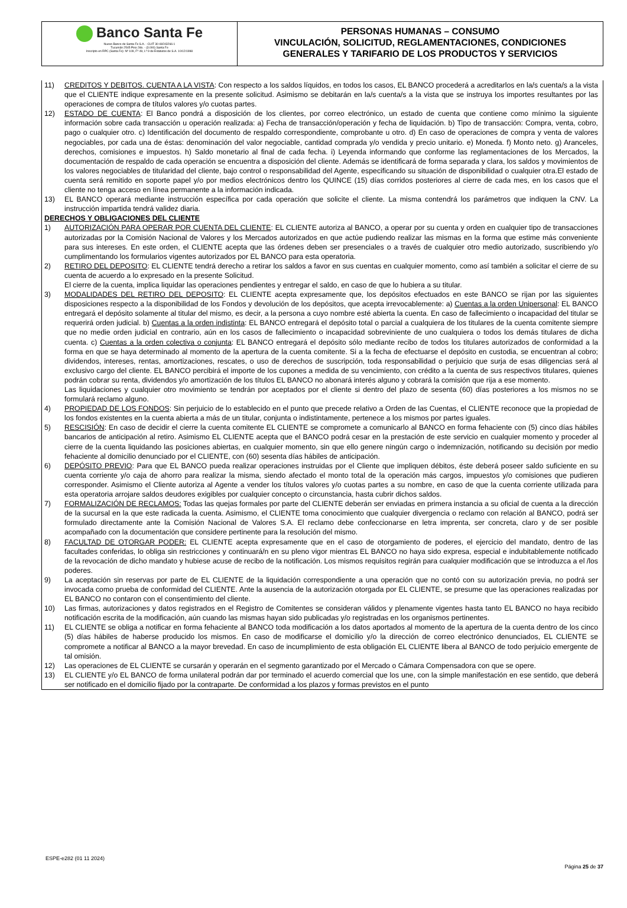Banco Santa Fe
Nuevo Banco de Santa Fe S.A. - CUIT 30-69243266-1
Tucumán 2545 Piso 2do. - (3.000) Santa Fe
Inscripto en RPC (Santa Fe): Nº 109, Fº 49, Lº 9 de Estatutos de S.A. 10/12/1998
PERSONAS HUMANAS – CONSUMO
VINCULACIÓN, SOLICITUD, REGLAMENTACIONES, CONDICIONES
GENERALES Y TARIFARIO DE LOS PRODUCTOS Y SERVICIOS
11) CREDITOS Y DEBITOS. CUENTA A LA VISTA: Con respecto a los saldos líquidos, en todos los casos, EL BANCO procederá a acreditarlos en la/s cuenta/s a la vista que el CLIENTE indique expresamente en la presente solicitud. Asimismo se debitarán en la/s cuenta/s a la vista que se instruya los importes resultantes por las operaciones de compra de títulos valores y/o cuotas partes.
12) ESTADO DE CUENTA: El Banco pondrá a disposición de los clientes, por correo electrónico, un estado de cuenta que contiene como mínimo la siguiente información sobre cada transacción u operación realizada: a) Fecha de transacción/operación y fecha de liquidación. b) Tipo de transacción: Compra, venta, cobro, pago o cualquier otro. c) Identificación del documento de respaldo correspondiente, comprobante u otro. d) En caso de operaciones de compra y venta de valores negociables, por cada una de éstas: denominación del valor negociable, cantidad comprada y/o vendida y precio unitario. e) Moneda. f) Monto neto. g) Aranceles, derechos, comisiones e impuestos. h) Saldo monetario al final de cada fecha. i) Leyenda informando que conforme las reglamentaciones de los Mercados, la documentación de respaldo de cada operación se encuentra a disposición del cliente. Además se identificará de forma separada y clara, los saldos y movimientos de los valores negociables de titularidad del cliente, bajo control o responsabilidad del Agente, especificando su situación de disponibilidad o cualquier otra.El estado de cuenta será remitido en soporte papel y/o por medios electrónicos dentro los QUINCE (15) días corridos posteriores al cierre de cada mes, en los casos que el cliente no tenga acceso en línea permanente a la información indicada.
13) EL BANCO operará mediante instrucción específica por cada operación que solicite el cliente. La misma contendrá los parámetros que indiquen la CNV. La instrucción impartida tendrá validez diaria.
DERECHOS Y OBLIGACIONES DEL CLIENTE
1) AUTORIZACIÓN PARA OPERAR POR CUENTA DEL CLIENTE: EL CLIENTE autoriza al BANCO, a operar por su cuenta y orden en cualquier tipo de transacciones autorizadas por la Comisión Nacional de Valores y los Mercados autorizados en que actúe pudiendo realizar las mismas en la forma que estime más conveniente para sus intereses. En este orden, el CLIENTE acepta que las órdenes deben ser presenciales o a través de cualquier otro medio autorizado, suscribiendo y/o cumplimentando los formularios vigentes autorizados por EL BANCO para esta operatoria.
2) RETIRO DEL DEPOSITO: EL CLIENTE tendrá derecho a retirar los saldos a favor en sus cuentas en cualquier momento, como así también a solicitar el cierre de su cuenta de acuerdo a lo expresado en la presente Solicitud.
El cierre de la cuenta, implica liquidar las operaciones pendientes y entregar el saldo, en caso de que lo hubiera a su titular.
3) MODALIDADES DEL RETIRO DEL DEPOSITO: EL CLIENTE acepta expresamente que, los depósitos efectuados en este BANCO se rijan por las siguientes disposiciones respecto a la disponibilidad de los Fondos y devolución de los depósitos, que acepta irrevocablemente: a) Cuentas a la orden Unipersonal: EL BANCO entregará el depósito solamente al titular del mismo, es decir, a la persona a cuyo nombre esté abierta la cuenta. En caso de fallecimiento o incapacidad del titular se requerirá orden judicial. b) Cuentas a la orden indistinta: EL BANCO entregará el depósito total o parcial a cualquiera de los titulares de la cuenta comitente siempre que no medie orden judicial en contrario, aún en los casos de fallecimiento o incapacidad sobreviniente de uno cualquiera o todos los demás titulares de dicha cuenta. c) Cuentas a la orden colectiva o conjunta: EL BANCO entregará el depósito sólo mediante recibo de todos los titulares autorizados de conformidad a la forma en que se haya determinado al momento de la apertura de la cuenta comitente. Si a la fecha de efectuarse el depósito en custodia, se encuentran al cobro; dividendos, intereses, rentas, amortizaciones, rescates, o uso de derechos de suscripción, toda responsabilidad o perjuicio que surja de esas diligencias será al exclusivo cargo del cliente. EL BANCO percibirá el importe de los cupones a medida de su vencimiento, con crédito a la cuenta de sus respectivos titulares, quienes podrán cobrar su renta, dividendos y/o amortización de los títulos EL BANCO no abonará interés alguno y cobrará la comisión que rija a ese momento.
Las liquidaciones y cualquier otro movimiento se tendrán por aceptados por el cliente si dentro del plazo de sesenta (60) días posteriores a los mismos no se formulará reclamo alguno.
4) PROPIEDAD DE LOS FONDOS: Sin perjuicio de lo establecido en el punto que precede relativo a Orden de las Cuentas, el CLIENTE reconoce que la propiedad de los fondos existentes en la cuenta abierta a más de un titular, conjunta o indistintamente, pertenece a los mismos por partes iguales.
5) RESCISIÓN: En caso de decidir el cierre la cuenta comitente EL CLIENTE se compromete a comunicarlo al BANCO en forma fehaciente con (5) cinco días hábiles bancarios de anticipación al retiro. Asimismo EL CLIENTE acepta que el BANCO podrá cesar en la prestación de este servicio en cualquier momento y proceder al cierre de la cuenta liquidando las posiciones abiertas, en cualquier momento, sin que ello genere ningún cargo o indemnización, notificando su decisión por medio fehaciente al domicilio denunciado por el CLIENTE, con (60) sesenta días hábiles de anticipación.
6) DEPÓSITO PREVIO: Para que EL BANCO pueda realizar operaciones instruidas por el Cliente que impliquen débitos, éste deberá poseer saldo suficiente en su cuenta corriente y/o caja de ahorro para realizar la misma, siendo afectado el monto total de la operación más cargos, impuestos y/o comisiones que pudieren corresponder. Asimismo el Cliente autoriza al Agente a vender los títulos valores y/o cuotas partes a su nombre, en caso de que la cuenta corriente utilizada para esta operatoria arrojare saldos deudores exigibles por cualquier concepto o circunstancia, hasta cubrir dichos saldos.
7) FORMALIZACIÓN DE RECLAMOS: Todas las quejas formales por parte del CLIENTE deberán ser enviadas en primera instancia a su oficial de cuenta a la dirección de la sucursal en la que este radicada la cuenta. Asimismo, el CLIENTE toma conocimiento que cualquier divergencia o reclamo con relación al BANCO, podrá ser formulado directamente ante la Comisión Nacional de Valores S.A. El reclamo debe confeccionarse en letra imprenta, ser concreta, claro y de ser posible acompañado con la documentación que considere pertinente para la resolución del mismo.
8) FACULTAD DE OTORGAR PODER: EL CLIENTE acepta expresamente que en el caso de otorgamiento de poderes, el ejercicio del mandato, dentro de las facultades conferidas, lo obliga sin restricciones y continuará/n en su pleno vigor mientras EL BANCO no haya sido expresa, especial e indubitablemente notificado de la revocación de dicho mandato y hubiese acuse de recibo de la notificación. Los mismos requisitos regirán para cualquier modificación que se introduzca a el /los poderes.
9) La aceptación sin reservas por parte de EL CLIENTE de la liquidación correspondiente a una operación que no contó con su autorización previa, no podrá ser invocada como prueba de conformidad del CLIENTE. Ante la ausencia de la autorización otorgada por EL CLIENTE, se presume que las operaciones realizadas por EL BANCO no contaron con el consentimiento del cliente.
10) Las firmas, autorizaciones y datos registrados en el Registro de Comitentes se consideran válidos y plenamente vigentes hasta tanto EL BANCO no haya recibido notificación escrita de la modificación, aún cuando las mismas hayan sido publicadas y/o registradas en los organismos pertinentes.
11) EL CLIENTE se obliga a notificar en forma fehaciente al BANCO toda modificación a los datos aportados al momento de la apertura de la cuenta dentro de los cinco (5) días hábiles de haberse producido los mismos. En caso de modificarse el domicilio y/o la dirección de correo electrónico denunciados, EL CLIENTE se compromete a notificar al BANCO a la mayor brevedad. En caso de incumplimiento de esta obligación EL CLIENTE libera al BANCO de todo perjuicio emergente de tal omisión.
12) Las operaciones de EL CLIENTE se cursarán y operarán en el segmento garantizado por el Mercado o Cámara Compensadora con que se opere.
13) EL CLIENTE y/o EL BANCO de forma unilateral podrán dar por terminado el acuerdo comercial que los une, con la simple manifestación en ese sentido, que deberá ser notificado en el domicilio fijado por la contraparte. De conformidad a los plazos y formas previstos en el punto
ESPE-e282 (01 11 2024)
Página 25 de 37